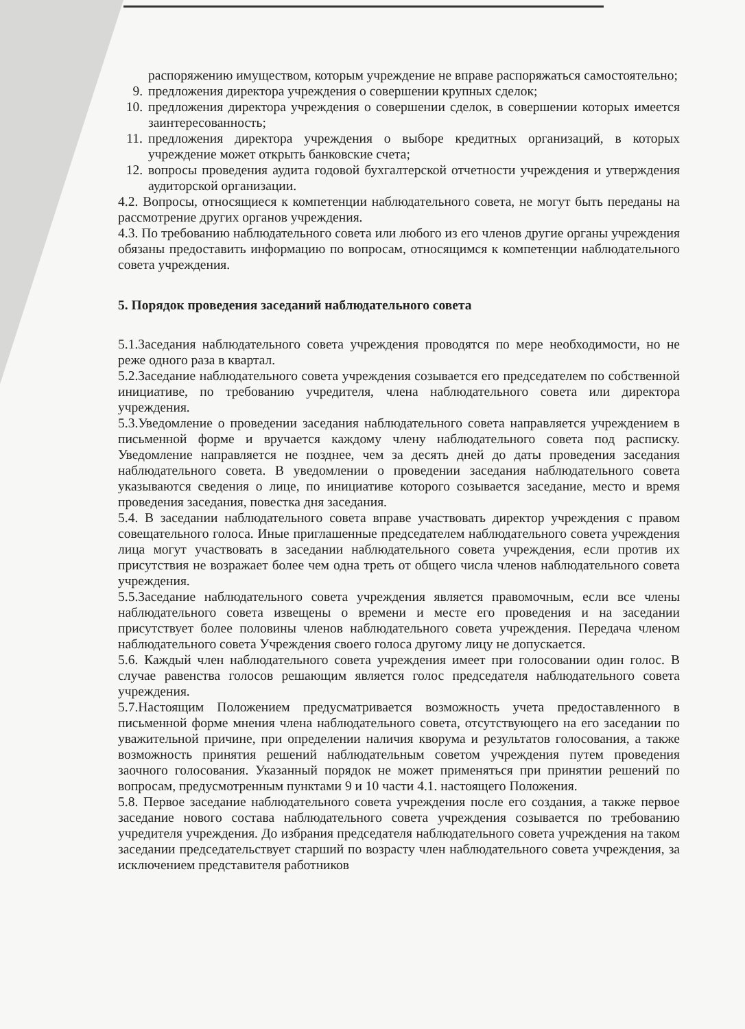распоряжению имуществом, которым учреждение не вправе распоряжаться самостоятельно;
9. предложения директора учреждения о совершении крупных сделок;
10. предложения директора учреждения о совершении сделок, в совершении которых имеется заинтересованность;
11. предложения директора учреждения о выборе кредитных организаций, в которых учреждение может открыть банковские счета;
12. вопросы проведения аудита годовой бухгалтерской отчетности учреждения и утверждения аудиторской организации.
4.2. Вопросы, относящиеся к компетенции наблюдательного совета, не могут быть переданы на рассмотрение других органов учреждения.
4.3. По требованию наблюдательного совета или любого из его членов другие органы учреждения обязаны предоставить информацию по вопросам, относящимся к компетенции наблюдательного совета учреждения.
5. Порядок проведения заседаний наблюдательного совета
5.1.Заседания наблюдательного совета учреждения проводятся по мере необходимости, но не реже одного раза в квартал.
5.2.Заседание наблюдательного совета учреждения созывается его председателем по собственной инициативе, по требованию учредителя, члена наблюдательного совета или директора учреждения.
5.3.Уведомление о проведении заседания наблюдательного совета направляется учреждением в письменной форме и вручается каждому члену наблюдательного совета под расписку. Уведомление направляется не позднее, чем за десять дней до даты проведения заседания наблюдательного совета. В уведомлении о проведении заседания наблюдательного совета указываются сведения о лице, по инициативе которого созывается заседание, место и время проведения заседания, повестка дня заседания.
5.4. В заседании наблюдательного совета вправе участвовать директор учреждения с правом совещательного голоса. Иные приглашенные председателем наблюдательного совета учреждения лица могут участвовать в заседании наблюдательного совета учреждения, если против их присутствия не возражает более чем одна треть от общего числа членов наблюдательного совета учреждения.
5.5.Заседание наблюдательного совета учреждения является правомочным, если все члены наблюдательного совета извещены о времени и месте его проведения и на заседании присутствует более половины членов наблюдательного совета учреждения. Передача членом наблюдательного совета Учреждения своего голоса другому лицу не допускается.
5.6. Каждый член наблюдательного совета учреждения имеет при голосовании один голос. В случае равенства голосов решающим является голос председателя наблюдательного совета учреждения.
5.7.Настоящим Положением предусматривается возможность учета предоставленного в письменной форме мнения члена наблюдательного совета, отсутствующего на его заседании по уважительной причине, при определении наличия кворума и результатов голосования, а также возможность принятия решений наблюдательным советом учреждения путем проведения заочного голосования. Указанный порядок не может применяться при принятии решений по вопросам, предусмотренным пунктами 9 и 10 части 4.1. настоящего Положения.
5.8. Первое заседание наблюдательного совета учреждения после его создания, а также первое заседание нового состава наблюдательного совета учреждения созывается по требованию учредителя учреждения. До избрания председателя наблюдательного совета учреждения на таком заседании председательствует старший по возрасту член наблюдательного совета учреждения, за исключением представителя работников